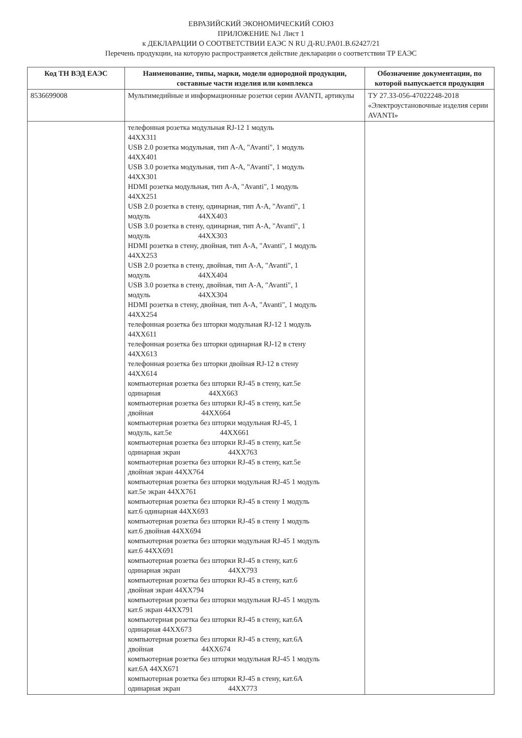ЕВРАЗИЙСКИЙ ЭКОНОМИЧЕСКИЙ СОЮЗ
ПРИЛОЖЕНИЕ №1 Лист 1
к ДЕКЛАРАЦИИ О СООТВЕТСТВИИ ЕАЭС N RU Д-RU.PA01.B.62427/21
Перечень продукции, на которую распространяется действие декларации о соответствии ТР ЕАЭС
| Код ТН ВЭД ЕАЭС | Наименование, типы, марки, модели однородной продукции, составные части изделия или комплекса | Обозначение документации, по которой выпускается продукция |
| --- | --- | --- |
| 8536699008 | Мультимедийные и информационные розетки серии AVANTI, артикулы | ТУ 27.33-056-47022248-2018 «Электроустановочные изделия серии AVANTI» |
| | телефонная розетка модульная RJ-12 1 модуль 44XX311 USB 2.0 розетка модульная, тип A-A, "Avanti", 1 модуль 44XX401 USB 3.0 розетка модульная, тип A-A, "Avanti", 1 модуль 44XX301 HDMI розетка модульная, тип A-A, "Avanti", 1 модуль 44XX251 USB 2.0 розетка в стену, одинарная, тип A-A, "Avanti", 1 модуль 44XX403 USB 3.0 розетка в стену, одинарная, тип A-A, "Avanti", 1 модуль 44XX303 HDMI розетка в стену, двойная, тип A-A, "Avanti", 1 модуль 44XX253 USB 2.0 розетка в стену, двойная, тип A-A, "Avanti", 1 модуль 44XX404 USB 3.0 розетка в стену, двойная, тип A-A, "Avanti", 1 модуль 44XX304 HDMI розетка в стену, двойная, тип A-A, "Avanti", 1 модуль 44XX254 телефонная розетка без шторки модульная RJ-12 1 модуль 44XX611 телефонная розетка без шторки одинарная RJ-12 в стену 44XX613 телефонная розетка без шторки двойная RJ-12 в стену 44XX614 компьютерная розетка без шторки RJ-45 в стену, кат.5е одинарная 44XX663 компьютерная розетка без шторки RJ-45 в стену, кат.5е двойная 44XX664 компьютерная розетка без шторки модульная RJ-45, 1 модуль, кат.5е 44XX661 компьютерная розетка без шторки RJ-45 в стену, кат.5е одинарная экран 44XX763 компьютерная розетка без шторки RJ-45 в стену, кат.5е двойная экран 44XX764 компьютерная розетка без шторки модульная RJ-45 1 модуль кат.5е экран 44XX761 компьютерная розетка без шторки RJ-45 в стену 1 модуль кат.6 одинарная 44XX693 компьютерная розетка без шторки RJ-45 в стену 1 модуль кат.6 двойная 44XX694 компьютерная розетка без шторки модульная RJ-45 1 модуль кат.6 44XX691 компьютерная розетка без шторки RJ-45 в стену, кат.6 одинарная экран 44XX793 компьютерная розетка без шторки RJ-45 в стену, кат.6 двойная экран 44XX794 компьютерная розетка без шторки модульная RJ-45 1 модуль кат.6 экран 44XX791 компьютерная розетка без шторки RJ-45 в стену, кат.6А одинарная 44XX673 компьютерная розетка без шторки RJ-45 в стену, кат.6А двойная 44XX674 компьютерная розетка без шторки модульная RJ-45 1 модуль кат.6А 44XX671 компьютерная розетка без шторки RJ-45 в стену, кат.6А одинарная экран 44XX773 | |